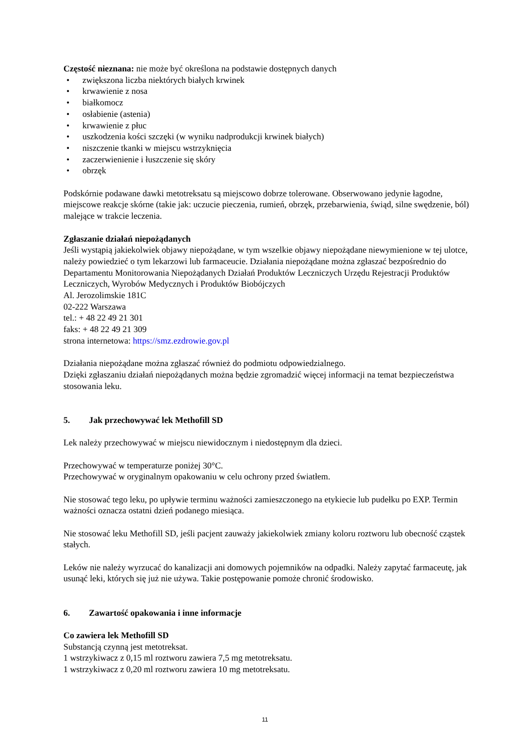Częstość nieznana: nie może być określona na podstawie dostępnych danych
• zwiększona liczba niektórych białych krwinek
• krwawienie z nosa
• białkomocz
• osłabienie (astenia)
• krwawienie z płuc
• uszkodzenia kości szczęki (w wyniku nadprodukcji krwinek białych)
• niszczenie tkanki w miejscu wstrzyknięcia
• zaczerwienienie i łuszczenie się skóry
• obrzęk
Podskórnie podawane dawki metotreksatu są miejscowo dobrze tolerowane. Obserwowano jedynie łagodne, miejscowe reakcje skórne (takie jak: uczucie pieczenia, rumień, obrzęk, przebarwienia, świąd, silne swędzenie, ból) malejące w trakcie leczenia.
Zgłaszanie działań niepożądanych
Jeśli wystąpią jakiekolwiek objawy niepożądane, w tym wszelkie objawy niepożądane niewymienione w tej ulotce, należy powiedzieć o tym lekarzowi lub farmaceucie. Działania niepożądane można zgłaszać bezpośrednio do Departamentu Monitorowania Niepożądanych Działań Produktów Leczniczych Urzędu Rejestracji Produktów Leczniczych, Wyrobów Medycznych i Produktów Biobójczych
Al. Jerozolimskie 181C
02-222 Warszawa
tel.: + 48 22 49 21 301
faks: + 48 22 49 21 309
strona internetowa: https://smz.ezdrowie.gov.pl
Działania niepożądane można zgłaszać również do podmiotu odpowiedzialnego.
Dzięki zgłaszaniu działań niepożądanych można będzie zgromadzić więcej informacji na temat bezpieczeństwa stosowania leku.
5. Jak przechowywać lek Methofill SD
Lek należy przechowywać w miejscu niewidocznym i niedostępnym dla dzieci.
Przechowywać w temperaturze poniżej 30°C.
Przechowywać w oryginalnym opakowaniu w celu ochrony przed światłem.
Nie stosować tego leku, po upływie terminu ważności zamieszczonego na etykiecie lub pudełku po EXP. Termin ważności oznacza ostatni dzień podanego miesiąca.
Nie stosować leku Methofill SD, jeśli pacjent zauważy jakiekolwiek zmiany koloru roztworu lub obecność cząstek stałych.
Leków nie należy wyrzucać do kanalizacji ani domowych pojemników na odpadki. Należy zapytać farmaceutę, jak usunąć leki, których się już nie używa. Takie postępowanie pomoże chronić środowisko.
6. Zawartość opakowania i inne informacje
Co zawiera lek Methofill SD
Substancją czynną jest metotreksat.
1 wstrzykiwacz z 0,15 ml roztworu zawiera 7,5 mg metotreksatu.
1 wstrzykiwacz z 0,20 ml roztworu zawiera 10 mg metotreksatu.
11